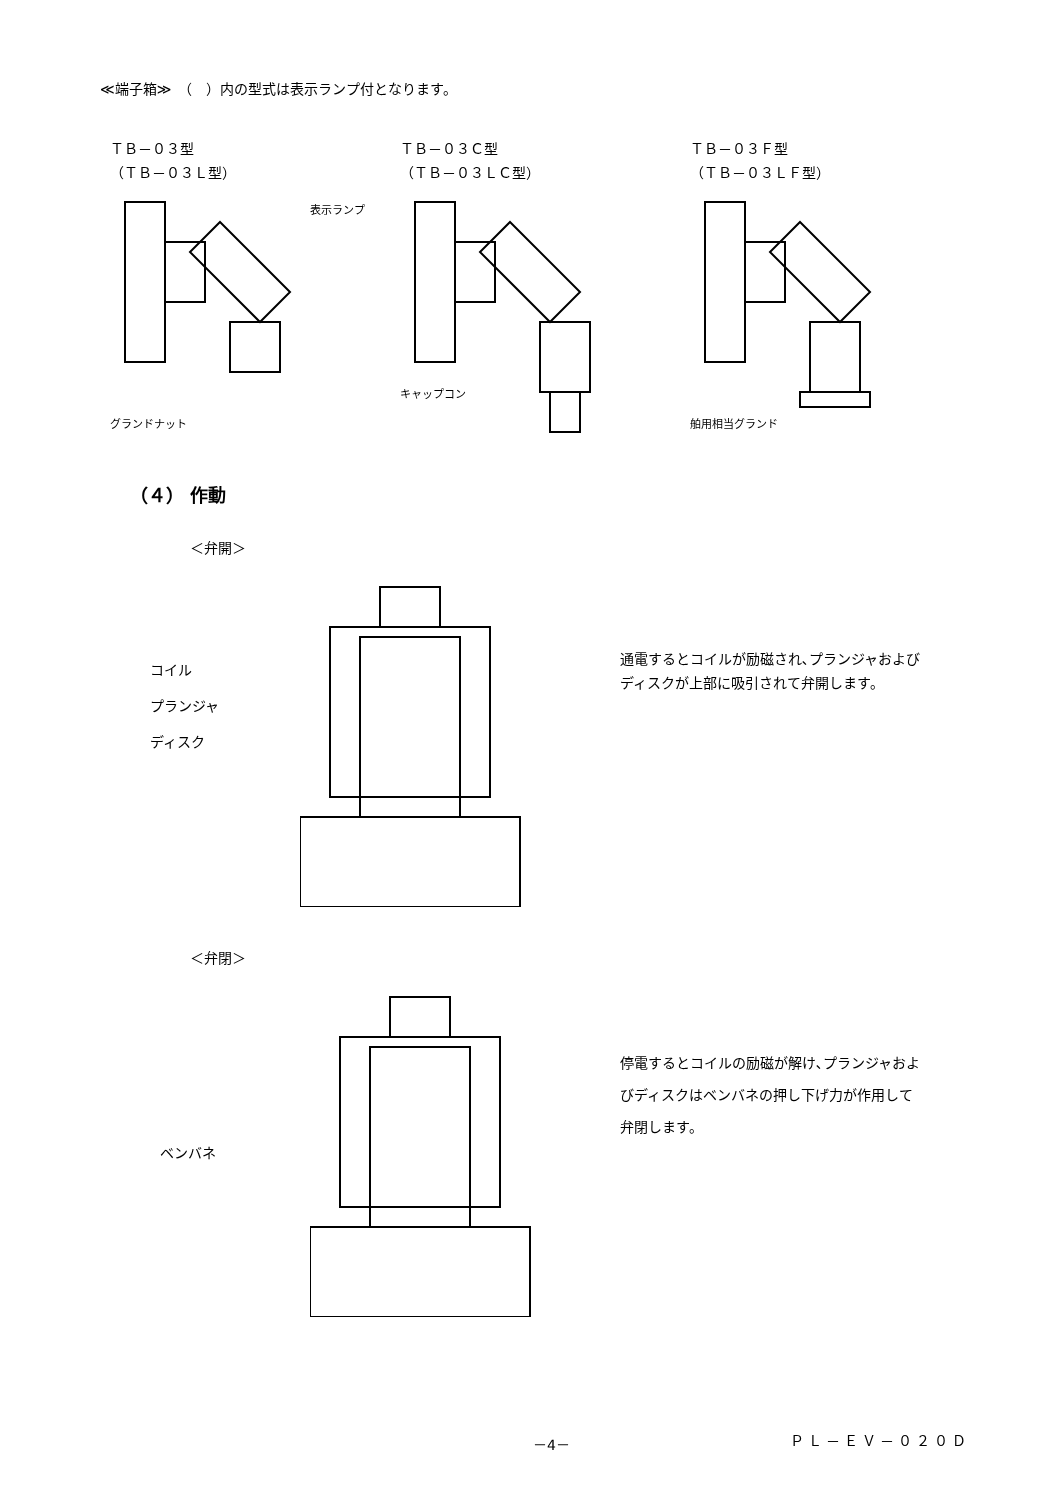≪端子箱≫　（　）内の型式は表示ランプ付となります。
ＴＢ－０３型
（ＴＢ－０３Ｌ型）
グランドナット
表示ランプ
ＴＢ－０３Ｃ型
（ＴＢ－０３ＬＣ型）
キャップコン
ＴＢ－０３Ｆ型
（ＴＢ－０３ＬＦ型）
舶用相当グランド
（４） 作動
＜弁開＞
コイル
プランジャ
ディスク
通電するとコイルが励磁され､プランジャおよび
ディスクが上部に吸引されて弁開します。
＜弁閉＞
ベンバネ
停電するとコイルの励磁が解け､プランジャおよ
びディスクはベンバネの押し下げ力が作用して
弁閉します。
－4－ ＰＬ－ＥＶ－０２０Ｄ